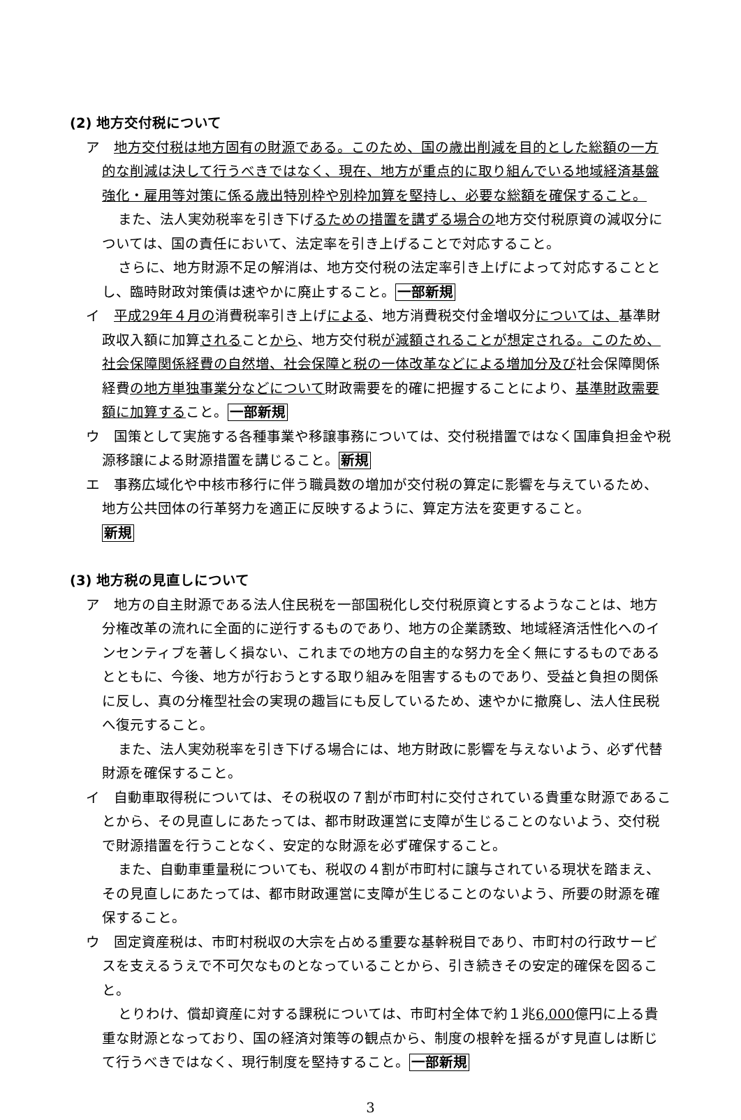(2) 地方交付税について
ア　地方交付税は地方固有の財源である。このため、国の歳出削減を目的とした総額の一方的な削減は決して行うべきではなく、現在、地方が重点的に取り組んでいる地域経済基盤強化・雇用等対策に係る歳出特別枠や別枠加算を堅持し、必要な総額を確保すること。
また、法人実効税率を引き下げるための措置を講ずる場合の地方交付税原資の減収分については、国の責任において、法定率を引き上げることで対応すること。
さらに、地方財源不足の解消は、地方交付税の法定率引き上げによって対応することとし、臨時財政対策債は速やかに廃止すること。一部新規
イ　平成29年４月の消費税率引き上げによる、地方消費税交付金増収分については、基準財政収入額に加算されることから、地方交付税が減額されることが想定される。このため、社会保障関係経費の自然増、社会保障と税の一体改革などによる増加分及び社会保障関係経費の地方単独事業分などについて財政需要を的確に把握することにより、基準財政需要額に加算すること。一部新規
ウ　国策として実施する各種事業や移譲事務については、交付税措置ではなく国庫負担金や税源移譲による財源措置を講じること。新規
エ　事務広域化や中核市移行に伴う職員数の増加が交付税の算定に影響を与えているため、地方公共団体の行革努力を適正に反映するように、算定方法を変更すること。
新規
(3) 地方税の見直しについて
ア　地方の自主財源である法人住民税を一部国税化し交付税原資とするようなことは、地方分権改革の流れに全面的に逆行するものであり、地方の企業誘致、地域経済活性化へのインセンティブを著しく損ない、これまでの地方の自主的な努力を全く無にするものであるとともに、今後、地方が行おうとする取り組みを阻害するものであり、受益と負担の関係に反し、真の分権型社会の実現の趣旨にも反しているため、速やかに撤廃し、法人住民税へ復元すること。
また、法人実効税率を引き下げる場合には、地方財政に影響を与えないよう、必ず代替財源を確保すること。
イ　自動車取得税については、その税収の７割が市町村に交付されている貴重な財源であることから、その見直しにあたっては、都市財政運営に支障が生じることのないよう、交付税で財源措置を行うことなく、安定的な財源を必ず確保すること。
また、自動車重量税についても、税収の４割が市町村に譲与されている現状を踏まえ、その見直しにあたっては、都市財政運営に支障が生じることのないよう、所要の財源を確保すること。
ウ　固定資産税は、市町村税収の大宗を占める重要な基幹税目であり、市町村の行政サービスを支えるうえで不可欠なものとなっていることから、引き続きその安定的確保を図ること。
とりわけ、償却資産に対する課税については、市町村全体で約１兆6,000億円に上る貴重な財源となっており、国の経済対策等の観点から、制度の根幹を揺るがす見直しは断じて行うべきではなく、現行制度を堅持すること。一部新規
3